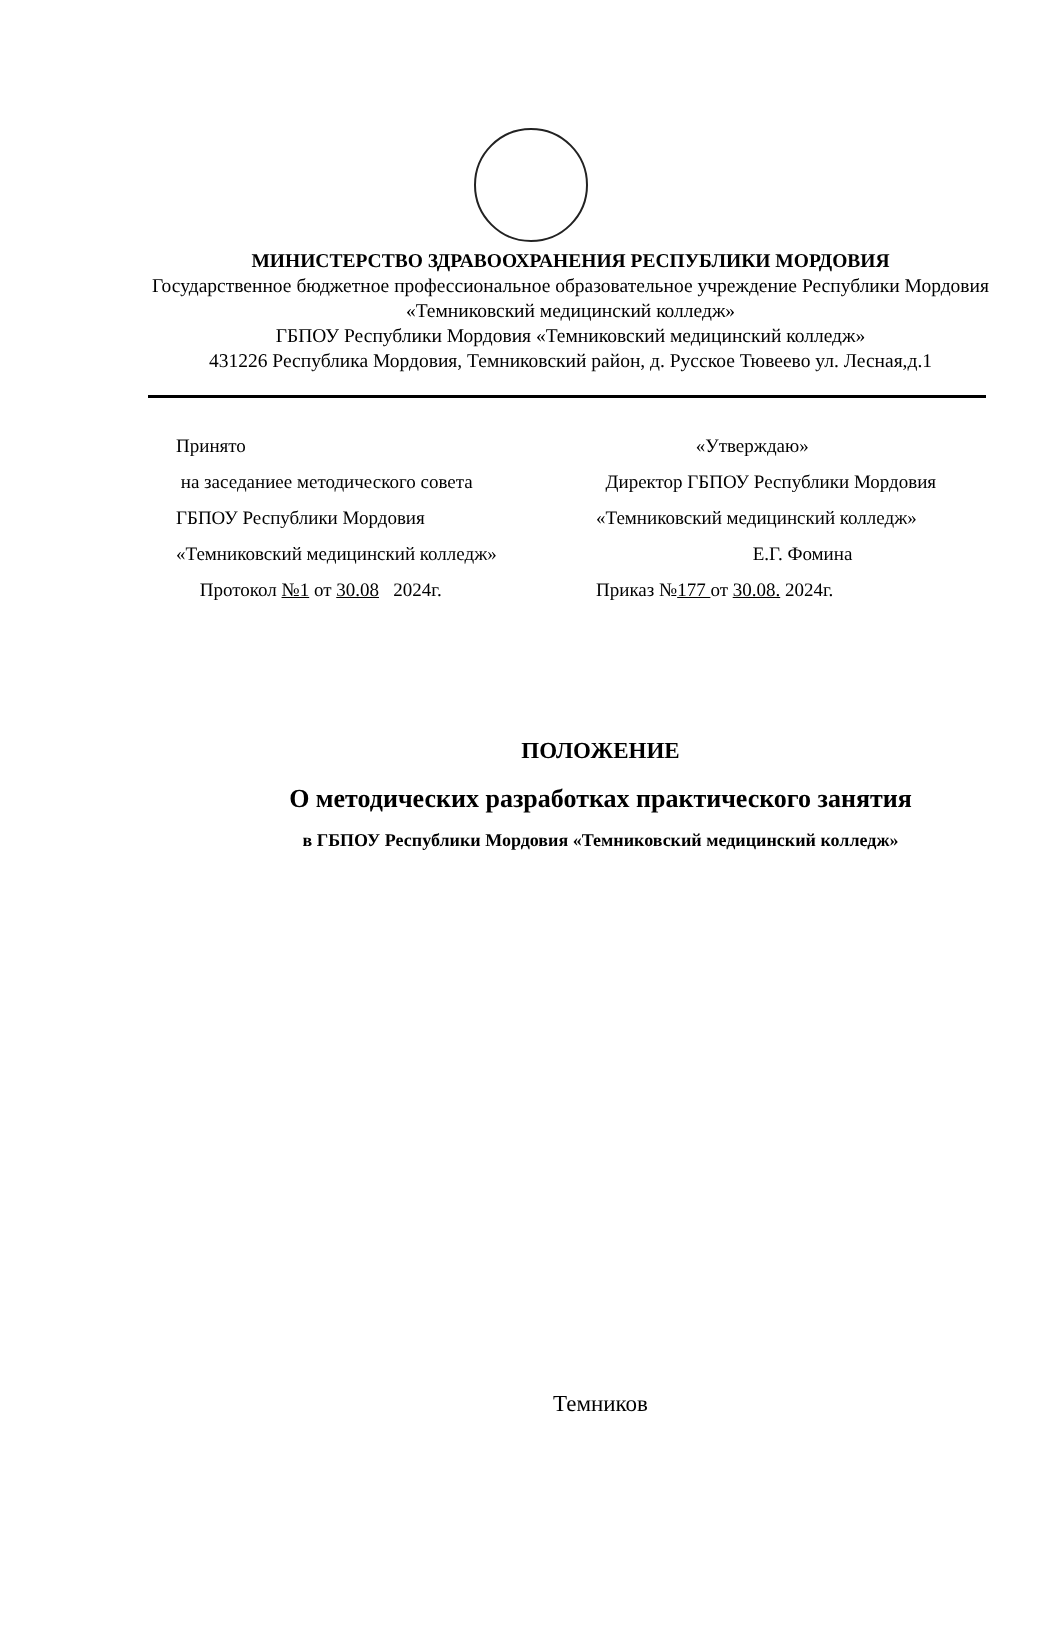МИНИСТЕРСТВО ЗДРАВООХРАНЕНИЯ РЕСПУБЛИКИ МОРДОВИЯ
Государственное бюджетное профессиональное образовательное учреждение Республики Мордовия «Темниковский медицинский колледж»
ГБПОУ Республики Мордовия «Темниковский медицинский колледж»
431226 Республика Мордовия, Темниковский район, д. Русское Тювеево ул. Лесная,д.1
Принято
на заседаниее методического совета
ГБПОУ Республики Мордовия
«Темниковский медицинский колледж»
Протокол №1 от 30.08 2024г.
«Утверждаю»
Директор ГБПОУ Республики Мордовия
«Темниковский медицинский колледж»
Е.Г. Фомина
Приказ №177 от 30.08. 2024г.
ПОЛОЖЕНИЕ
О методических разработках практического занятия
в ГБПОУ Республики Мордовия «Темниковский медицинский колледж»
Темников